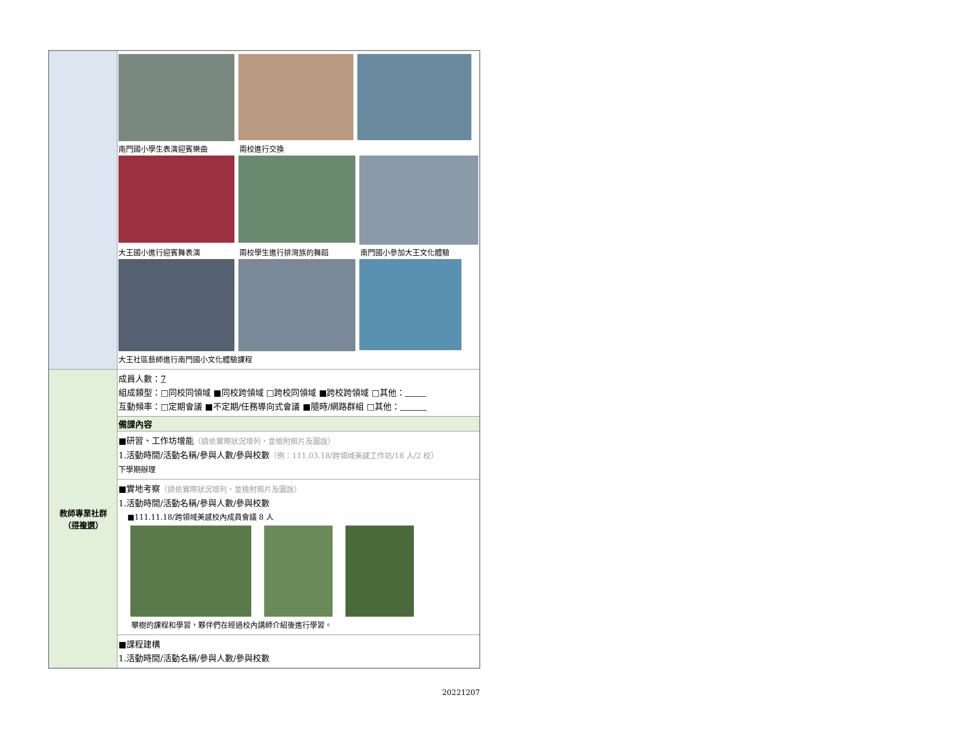| | 南門國小學生表演迎賓樂曲 兩校進行交換 大王國小進行迎賓舞表演 兩校學生進行排灣族的舞蹈 南門國小參加大王文化體驗 大王社區藝師進行南門國小文化體驗課程 |
| 教師專業社群 （ 得複選 ） | 成員人數： 7 組成類型：□同校同領域 ■同校跨領域 □跨校同領域 ■跨校跨領域 □其他： 互動頻率：□定期會議 ■不定期/任務導向式會議 ■隨時/網路群組 □其他： |
| | 備課內容 |
| | ■研習、工作坊增能 （請依實際狀況增列，並檢附照片及圖說） 1.活動時間/活動名稱/參與人數/參與校數 （例：111.03.18/跨領域美感工作坊/18 人/2 校） 下學期辦理 |
| | ■實地考察 （請依實際狀況增列，並檢附照片及圖說） 1.活動時間/活動名稱/參與人數/參與校數 ■111.11.18/跨領域美感校內成員會議 8 人 攀樹的課程和學習，夥伴們在經過校內講師介紹後進行學習。 |
| | ■課程建構 1.活動時間/活動名稱/參與人數/參與校數 |
20221207